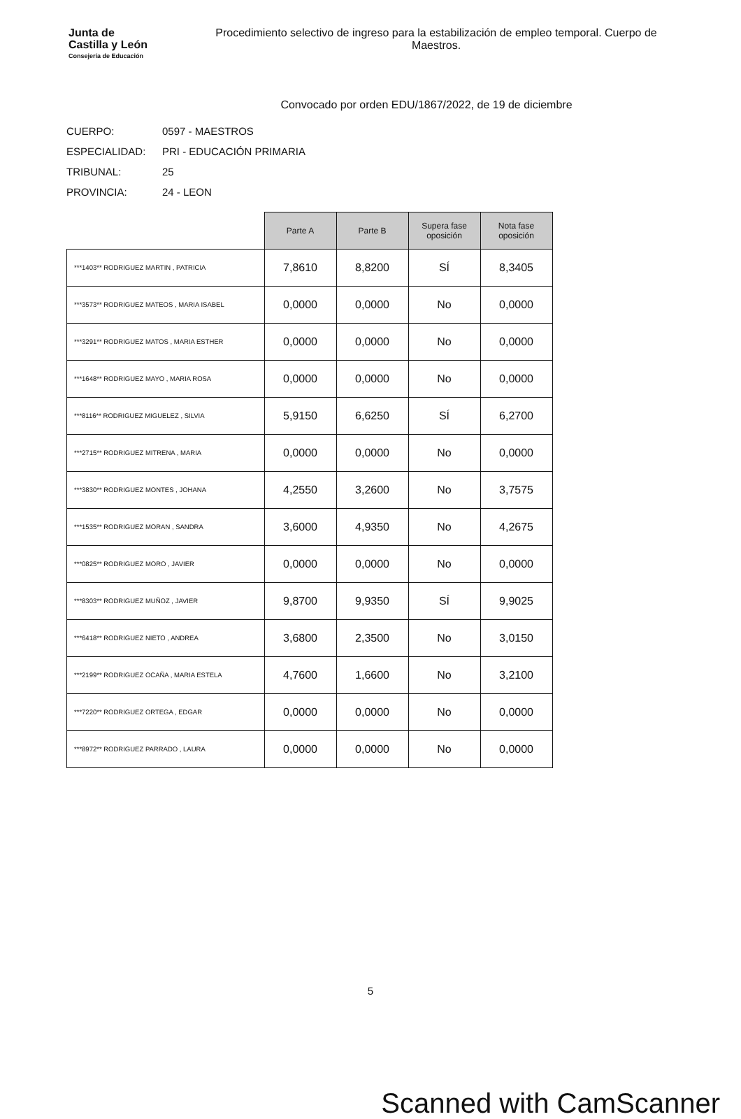Junta de
Castilla y León
Consejería de Educación
Procedimiento selectivo de ingreso para la estabilización de empleo temporal. Cuerpo de Maestros.
Convocado por orden EDU/1867/2022, de 19 de diciembre
CUERPO: 0597 - MAESTROS
ESPECIALIDAD: PRI - EDUCACIÓN PRIMARIA
TRIBUNAL: 25
PROVINCIA: 24 - LEON
| | Parte A | Parte B | Supera fase oposición | Nota fase oposición |
| ***1403** RODRIGUEZ MARTIN , PATRICIA | 7,8610 | 8,8200 | SÍ | 8,3405 |
| ***3573** RODRIGUEZ MATEOS , MARIA ISABEL | 0,0000 | 0,0000 | No | 0,0000 |
| ***3291** RODRIGUEZ MATOS , MARIA ESTHER | 0,0000 | 0,0000 | No | 0,0000 |
| ***1648** RODRIGUEZ MAYO , MARIA ROSA | 0,0000 | 0,0000 | No | 0,0000 |
| ***8116** RODRIGUEZ MIGUELEZ , SILVIA | 5,9150 | 6,6250 | SÍ | 6,2700 |
| ***2715** RODRIGUEZ MITRENA , MARIA | 0,0000 | 0,0000 | No | 0,0000 |
| ***3830** RODRIGUEZ MONTES , JOHANA | 4,2550 | 3,2600 | No | 3,7575 |
| ***1535** RODRIGUEZ MORAN , SANDRA | 3,6000 | 4,9350 | No | 4,2675 |
| ***0825** RODRIGUEZ MORO , JAVIER | 0,0000 | 0,0000 | No | 0,0000 |
| ***8303** RODRIGUEZ MUÑOZ , JAVIER | 9,8700 | 9,9350 | SÍ | 9,9025 |
| ***6418** RODRIGUEZ NIETO , ANDREA | 3,6800 | 2,3500 | No | 3,0150 |
| ***2199** RODRIGUEZ OCAÑA , MARIA ESTELA | 4,7600 | 1,6600 | No | 3,2100 |
| ***7220** RODRIGUEZ ORTEGA , EDGAR | 0,0000 | 0,0000 | No | 0,0000 |
| ***8972** RODRIGUEZ PARRADO , LAURA | 0,0000 | 0,0000 | No | 0,0000 |
5
Scanned with CamScanner